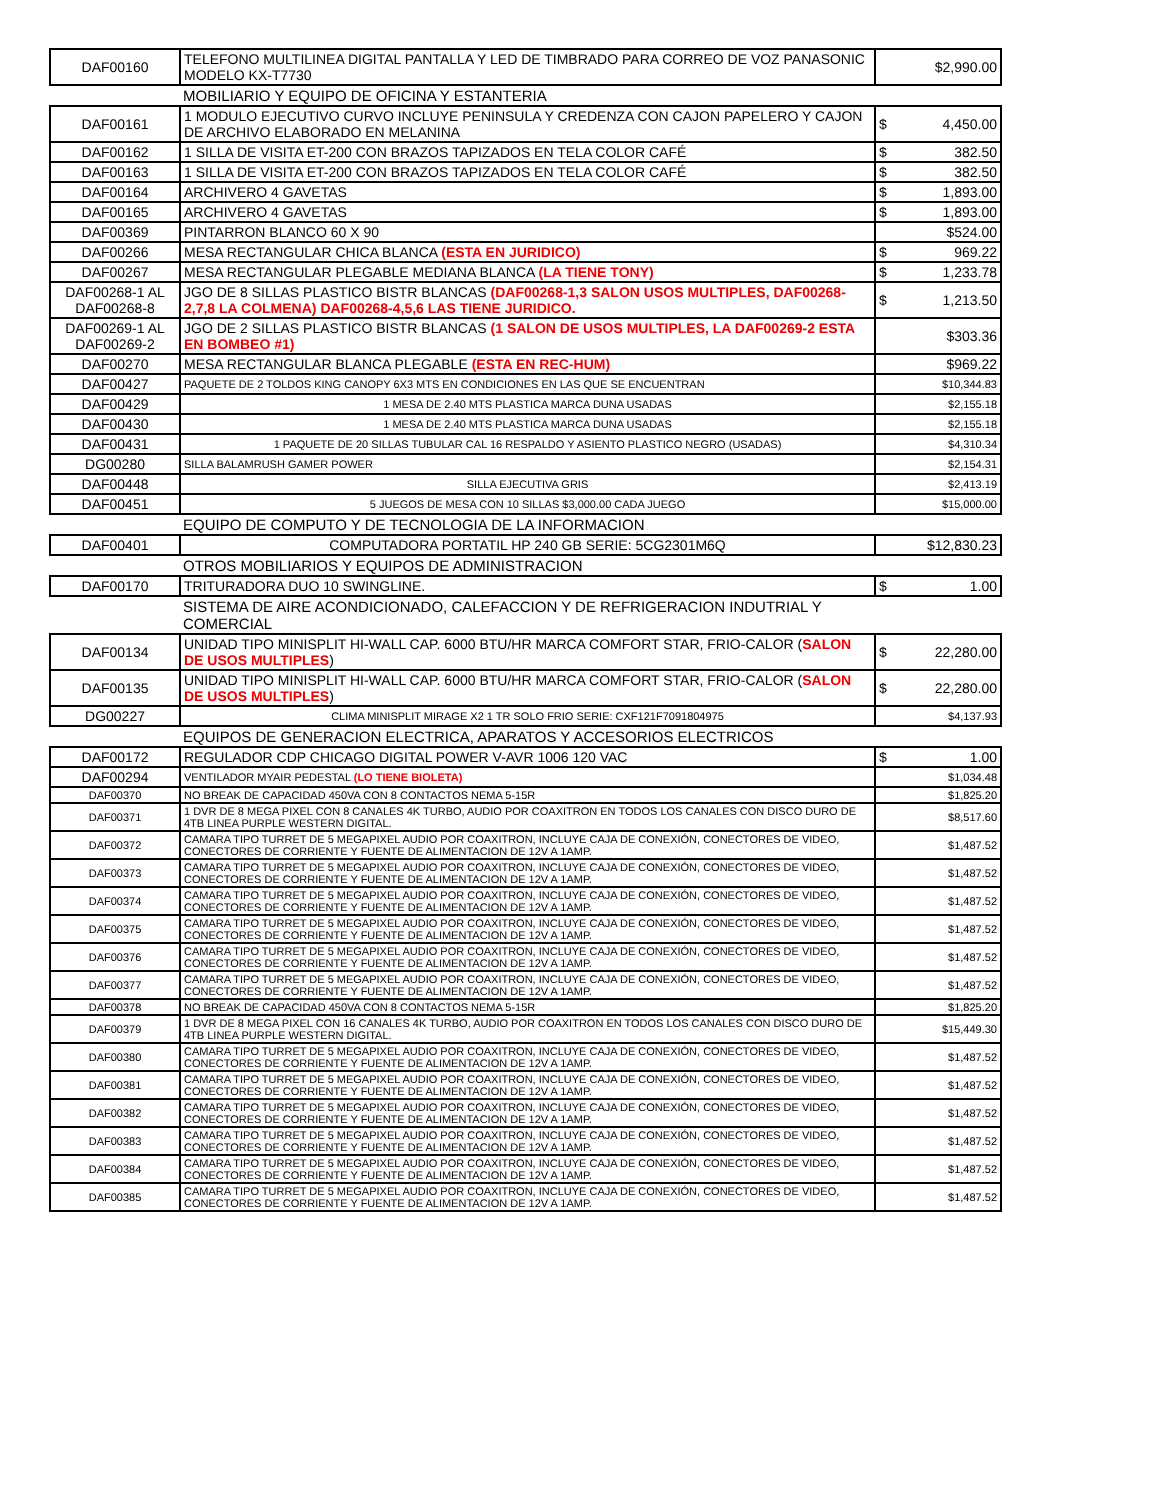| DAF00160 | TELEFONO MULTILINEA DIGITAL PANTALLA Y LED DE TIMBRADO PARA CORREO DE VOZ PANASONIC MODELO KX-T7730 | $2,990.00 |
| | MOBILIARIO Y EQUIPO DE OFICINA Y ESTANTERIA | |
| DAF00161 | 1 MODULO EJECUTIVO CURVO INCLUYE PENINSULA Y CREDENZA CON CAJON PAPELERO Y CAJON DE ARCHIVO ELABORADO EN MELANINA | $ 4,450.00 |
| DAF00162 | 1 SILLA DE VISITA ET-200 CON BRAZOS TAPIZADOS EN TELA COLOR CAFÉ | $ 382.50 |
| DAF00163 | 1 SILLA DE VISITA ET-200 CON BRAZOS TAPIZADOS EN TELA COLOR CAFÉ | $ 382.50 |
| DAF00164 | ARCHIVERO 4 GAVETAS | $ 1,893.00 |
| DAF00165 | ARCHIVERO 4 GAVETAS | $ 1,893.00 |
| DAF00369 | PINTARRON BLANCO 60 X 90 | $524.00 |
| DAF00266 | MESA RECTANGULAR CHICA BLANCA (ESTA EN JURIDICO) | $ 969.22 |
| DAF00267 | MESA RECTANGULAR PLEGABLE MEDIANA BLANCA (LA TIENE TONY) | $ 1,233.78 |
| DAF00268-1 AL DAF00268-8 | JGO DE 8 SILLAS PLASTICO BISTR BLANCAS (DAF00268-1,3 SALON USOS MULTIPLES, DAF00268-2,7,8 LA COLMENA) DAF00268-4,5,6 LAS TIENE JURIDICO. | $ 1,213.50 |
| DAF00269-1 AL DAF00269-2 | JGO DE 2 SILLAS PLASTICO BISTR BLANCAS (1 SALON DE USOS MULTIPLES, LA DAF00269-2 ESTA EN BOMBEO #1) | $303.36 |
| DAF00270 | MESA RECTANGULAR BLANCA PLEGABLE (ESTA EN REC-HUM) | $969.22 |
| DAF00427 | PAQUETE DE 2 TOLDOS KING CANOPY 6X3 MTS EN CONDICIONES EN LAS QUE SE ENCUENTRAN | $10,344.83 |
| DAF00429 | 1 MESA DE 2.40 MTS PLASTICA MARCA DUNA USADAS | $2,155.18 |
| DAF00430 | 1 MESA DE 2.40 MTS PLASTICA MARCA DUNA USADAS | $2,155.18 |
| DAF00431 | 1 PAQUETE DE 20 SILLAS TUBULAR CAL 16 RESPALDO Y ASIENTO PLASTICO NEGRO (USADAS) | $4,310.34 |
| DG00280 | SILLA BALAMRUSH GAMER POWER | $2,154.31 |
| DAF00448 | SILLA EJECUTIVA GRIS | $2,413.19 |
| DAF00451 | 5 JUEGOS DE MESA CON 10 SILLAS $3,000.00 CADA JUEGO | $15,000.00 |
| | EQUIPO DE COMPUTO Y DE TECNOLOGIA DE LA INFORMACION | |
| DAF00401 | COMPUTADORA PORTATIL HP 240 GB SERIE: 5CG2301M6Q | $12,830.23 |
| | OTROS MOBILIARIOS Y EQUIPOS DE ADMINISTRACION | |
| DAF00170 | TRITURADORA DUO 10 SWINGLINE. | $ 1.00 |
| | SISTEMA DE AIRE ACONDICIONADO, CALEFACCION Y DE REFRIGERACION INDUTRIAL Y COMERCIAL | |
| DAF00134 | UNIDAD TIPO MINISPLIT HI-WALL CAP. 6000 BTU/HR MARCA COMFORT STAR, FRIO-CALOR ( SALON DE USOS MULTIPLES ) | $ 22,280.00 |
| DAF00135 | UNIDAD TIPO MINISPLIT HI-WALL CAP. 6000 BTU/HR MARCA COMFORT STAR, FRIO-CALOR ( SALON DE USOS MULTIPLES ) | $ 22,280.00 |
| DG00227 | CLIMA MINISPLIT MIRAGE X2 1 TR SOLO FRIO SERIE: CXF121F7091804975 | $4,137.93 |
| | EQUIPOS DE GENERACION ELECTRICA, APARATOS Y ACCESORIOS ELECTRICOS | |
| DAF00172 | REGULADOR CDP CHICAGO DIGITAL POWER V-AVR 1006 120 VAC | $ 1.00 |
| DAF00294 | VENTILADOR MYAIR PEDESTAL (LO TIENE BIOLETA) | $1,034.48 |
| DAF00370 | NO BREAK DE CAPACIDAD 450VA CON 8 CONTACTOS NEMA 5-15R | $1,825.20 |
| DAF00371 | 1 DVR DE 8 MEGA PIXEL CON 8 CANALES 4K TURBO, AUDIO POR COAXITRON EN TODOS LOS CANALES CON DISCO DURO DE 4TB LINEA PURPLE WESTERN DIGITAL. | $8,517.60 |
| DAF00372 | CAMARA TIPO TURRET DE 5 MEGAPIXEL AUDIO POR COAXITRON, INCLUYE CAJA DE CONEXIÓN, CONECTORES DE VIDEO, CONECTORES DE CORRIENTE Y FUENTE DE ALIMENTACION DE 12V A 1AMP. | $1,487.52 |
| DAF00373 | CAMARA TIPO TURRET DE 5 MEGAPIXEL AUDIO POR COAXITRON, INCLUYE CAJA DE CONEXIÓN, CONECTORES DE VIDEO, CONECTORES DE CORRIENTE Y FUENTE DE ALIMENTACION DE 12V A 1AMP. | $1,487.52 |
| DAF00374 | CAMARA TIPO TURRET DE 5 MEGAPIXEL AUDIO POR COAXITRON, INCLUYE CAJA DE CONEXIÓN, CONECTORES DE VIDEO, CONECTORES DE CORRIENTE Y FUENTE DE ALIMENTACION DE 12V A 1AMP. | $1,487.52 |
| DAF00375 | CAMARA TIPO TURRET DE 5 MEGAPIXEL AUDIO POR COAXITRON, INCLUYE CAJA DE CONEXIÓN, CONECTORES DE VIDEO, CONECTORES DE CORRIENTE Y FUENTE DE ALIMENTACION DE 12V A 1AMP. | $1,487.52 |
| DAF00376 | CAMARA TIPO TURRET DE 5 MEGAPIXEL AUDIO POR COAXITRON, INCLUYE CAJA DE CONEXIÓN, CONECTORES DE VIDEO, CONECTORES DE CORRIENTE Y FUENTE DE ALIMENTACION DE 12V A 1AMP. | $1,487.52 |
| DAF00377 | CAMARA TIPO TURRET DE 5 MEGAPIXEL AUDIO POR COAXITRON, INCLUYE CAJA DE CONEXIÓN, CONECTORES DE VIDEO, CONECTORES DE CORRIENTE Y FUENTE DE ALIMENTACION DE 12V A 1AMP. | $1,487.52 |
| DAF00378 | NO BREAK DE CAPACIDAD 450VA CON 8 CONTACTOS NEMA 5-15R | $1,825.20 |
| DAF00379 | 1 DVR DE 8 MEGA PIXEL CON 16 CANALES 4K TURBO, AUDIO POR COAXITRON EN TODOS LOS CANALES CON DISCO DURO DE 4TB LINEA PURPLE WESTERN DIGITAL. | $15,449.30 |
| DAF00380 | CAMARA TIPO TURRET DE 5 MEGAPIXEL AUDIO POR COAXITRON, INCLUYE CAJA DE CONEXIÓN, CONECTORES DE VIDEO, CONECTORES DE CORRIENTE Y FUENTE DE ALIMENTACION DE 12V A 1AMP. | $1,487.52 |
| DAF00381 | CAMARA TIPO TURRET DE 5 MEGAPIXEL AUDIO POR COAXITRON, INCLUYE CAJA DE CONEXIÓN, CONECTORES DE VIDEO, CONECTORES DE CORRIENTE Y FUENTE DE ALIMENTACION DE 12V A 1AMP. | $1,487.52 |
| DAF00382 | CAMARA TIPO TURRET DE 5 MEGAPIXEL AUDIO POR COAXITRON, INCLUYE CAJA DE CONEXIÓN, CONECTORES DE VIDEO, CONECTORES DE CORRIENTE Y FUENTE DE ALIMENTACION DE 12V A 1AMP. | $1,487.52 |
| DAF00383 | CAMARA TIPO TURRET DE 5 MEGAPIXEL AUDIO POR COAXITRON, INCLUYE CAJA DE CONEXIÓN, CONECTORES DE VIDEO, CONECTORES DE CORRIENTE Y FUENTE DE ALIMENTACION DE 12V A 1AMP. | $1,487.52 |
| DAF00384 | CAMARA TIPO TURRET DE 5 MEGAPIXEL AUDIO POR COAXITRON, INCLUYE CAJA DE CONEXIÓN, CONECTORES DE VIDEO, CONECTORES DE CORRIENTE Y FUENTE DE ALIMENTACION DE 12V A 1AMP. | $1,487.52 |
| DAF00385 | CAMARA TIPO TURRET DE 5 MEGAPIXEL AUDIO POR COAXITRON, INCLUYE CAJA DE CONEXIÓN, CONECTORES DE VIDEO, CONECTORES DE CORRIENTE Y FUENTE DE ALIMENTACION DE 12V A 1AMP. | $1,487.52 |